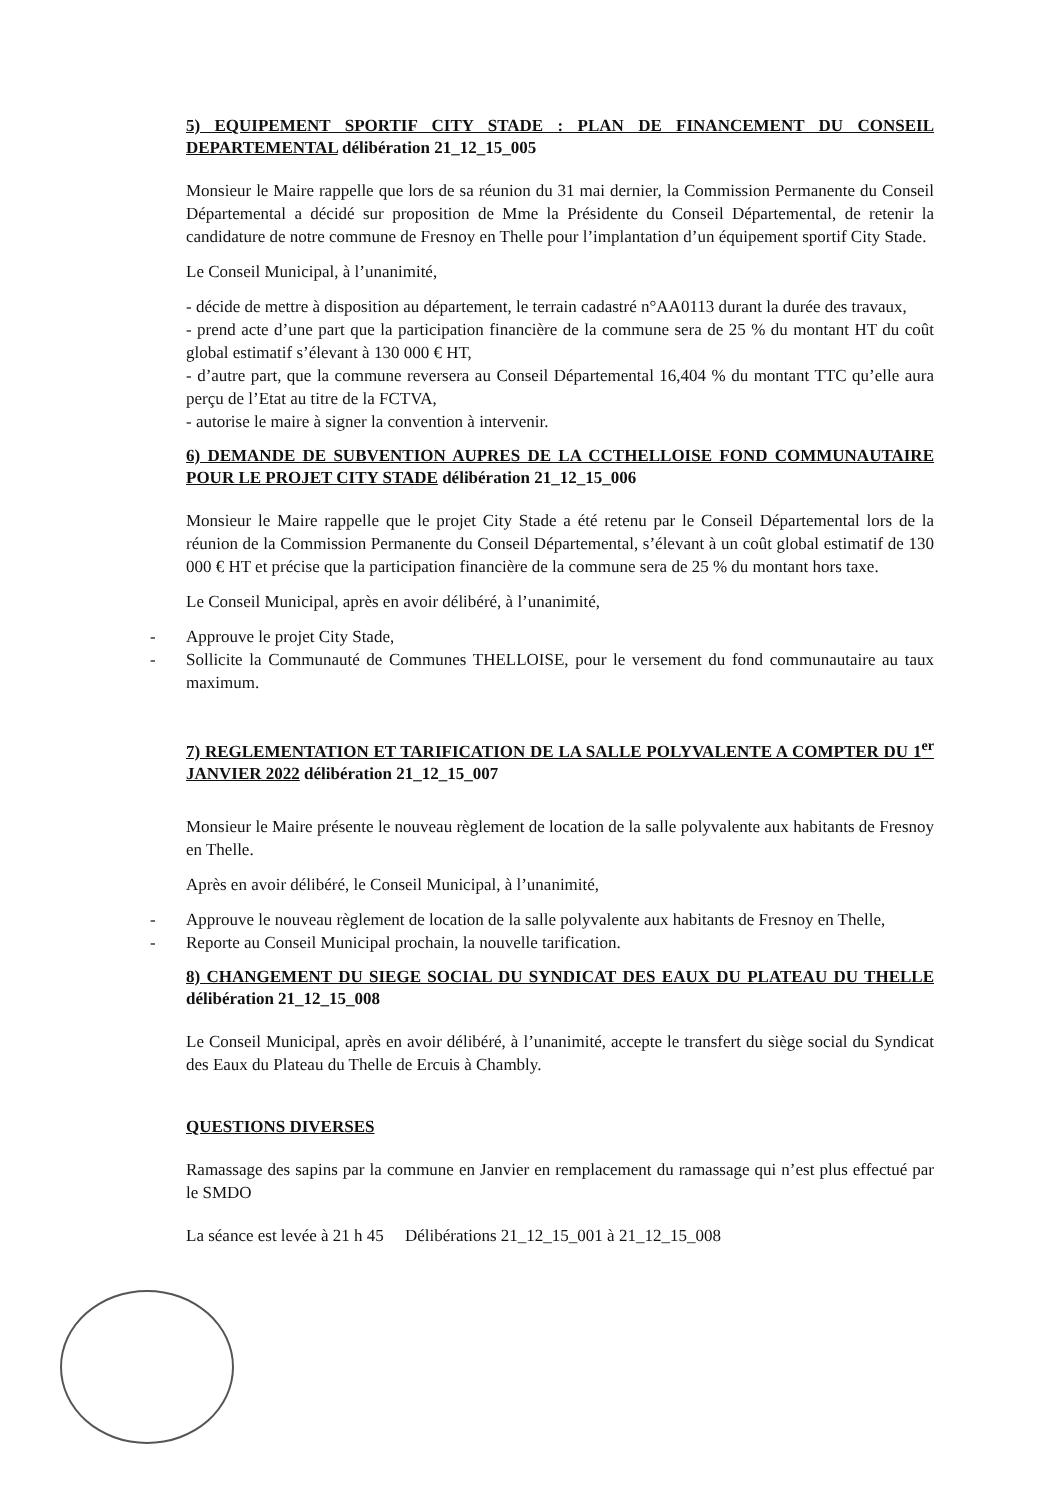5) EQUIPEMENT SPORTIF CITY STADE : PLAN DE FINANCEMENT DU CONSEIL DEPARTEMENTAL délibération 21_12_15_005
Monsieur le Maire rappelle que lors de sa réunion du 31 mai dernier, la Commission Permanente du Conseil Départemental a décidé sur proposition de Mme la Présidente du Conseil Départemental, de retenir la candidature de notre commune de Fresnoy en Thelle pour l’implantation d’un équipement sportif City Stade.
Le Conseil Municipal, à l’unanimité,
- décide de mettre à disposition au département, le terrain cadastré n°AA0113 durant la durée des travaux,
- prend acte d’une part que la participation financière de la commune sera de 25 % du montant HT du coût global estimatif s’élevant à 130 000 € HT,
- d’autre part, que la commune reversera au Conseil Départemental 16,404 % du montant TTC qu’elle aura perçu de l’Etat au titre de la FCTVA,
- autorise le maire à signer la convention à intervenir.
6) DEMANDE DE SUBVENTION AUPRES DE LA CCTHELLOISE FOND COMMUNAUTAIRE POUR LE PROJET CITY STADE délibération 21_12_15_006
Monsieur le Maire rappelle que le projet City Stade a été retenu par le Conseil Départemental lors de la réunion de la Commission Permanente du Conseil Départemental, s’élevant à un coût global estimatif de 130 000 € HT et précise que la participation financière de la commune sera de 25 % du montant hors taxe.
Le Conseil Municipal, après en avoir délibéré, à l’unanimité,
- Approuve le projet City Stade,
- Sollicite la Communauté de Communes THELLOISE, pour le versement du fond communautaire au taux maximum.
7) REGLEMENTATION ET TARIFICATION DE LA SALLE POLYVALENTE A COMPTER DU 1<sup>er</sup> JANVIER 2022 délibération 21_12_15_007
Monsieur le Maire présente le nouveau règlement de location de la salle polyvalente aux habitants de Fresnoy en Thelle.
Après en avoir délibéré, le Conseil Municipal, à l’unanimité,
- Approuve le nouveau règlement de location de la salle polyvalente aux habitants de Fresnoy en Thelle,
- Reporte au Conseil Municipal prochain, la nouvelle tarification.
8) CHANGEMENT DU SIEGE SOCIAL DU SYNDICAT DES EAUX DU PLATEAU DU THELLE délibération 21_12_15_008
Le Conseil Municipal, après en avoir délibéré, à l’unanimité, accepte le transfert du siège social du Syndicat des Eaux du Plateau du Thelle de Ercuis à Chambly.
QUESTIONS DIVERSES
Ramassage des sapins par la commune en Janvier en remplacement du ramassage qui n’est plus effectué par le SMDO
La séance est levée à 21 h 45 Délibérations 21_12_15_001 à 21_12_15_008